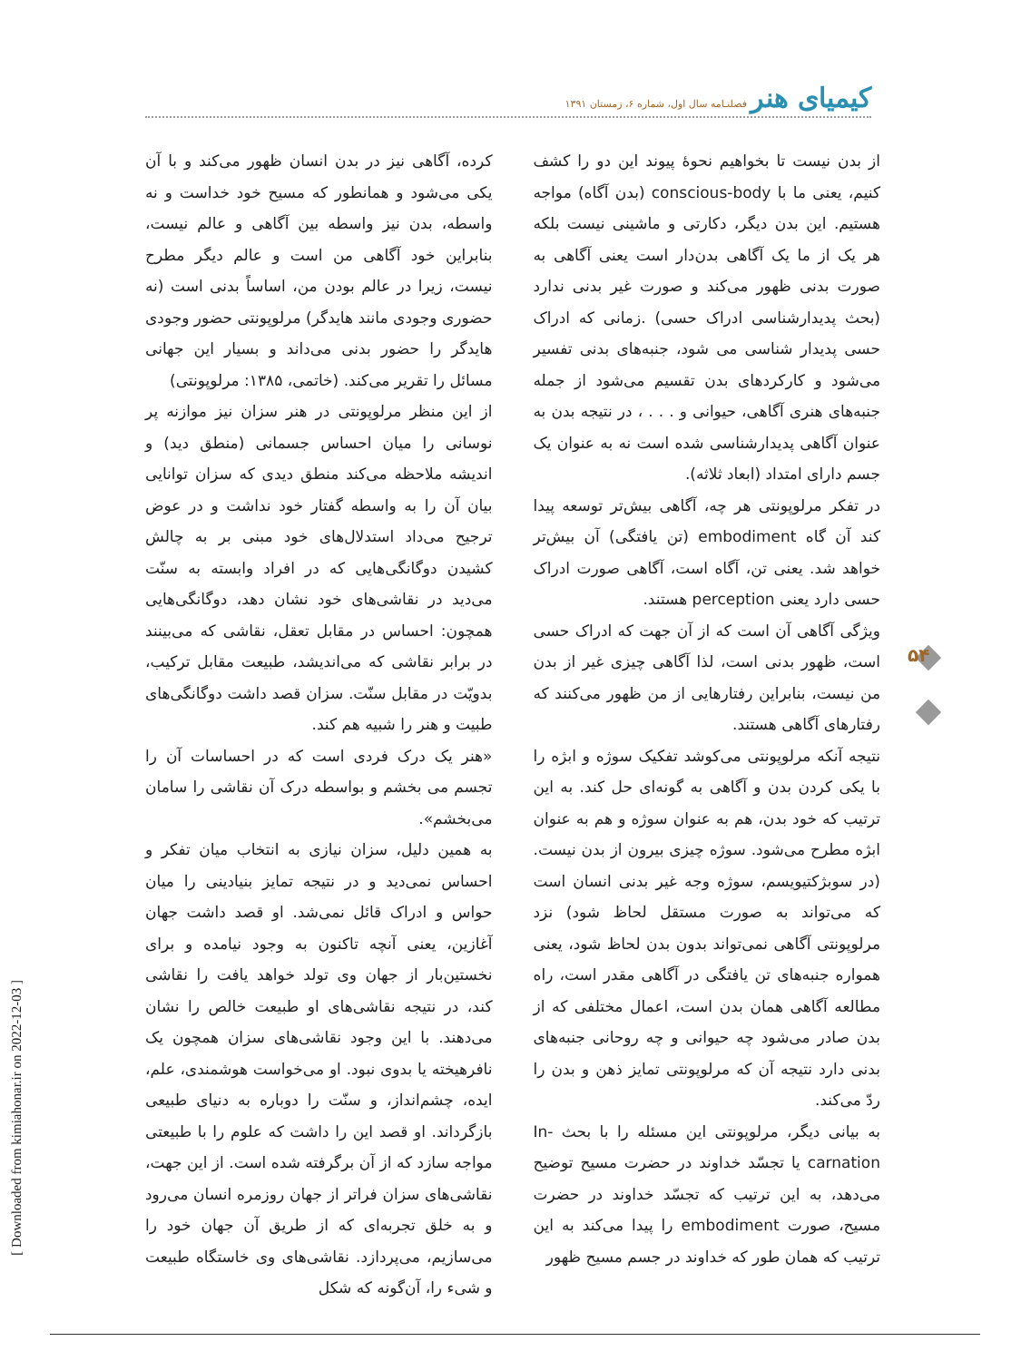کیمیای هنر فصلنـامه سال اول، شماره ۶، زمستان ۱۳۹۱
از بدن نیست تا بخواهیم نحوۀ پیوند این دو را کشف کنیم، یعنی ما با conscious-body (بدن آگاه) مواجه هستیم. این بدن دیگر، دکارتی و ماشینی نیست بلکه هر یک از ما یک آگاهی بدن‌دار است یعنی آگاهی به صورت بدنی ظهور می‌کند و صورت غیر بدنی ندارد (بحث پدیدارشناسی ادراک حسی) .زمانی که ادراک حسی پدیدار شناسی می شود، جنبه‌های بدنی تفسیر می‌شود و کارکردهای بدن تقسیم می‌شود از جمله جنبه‌های هنری آگاهی، حیوانی و . . . ، در نتیجه بدن به عنوان آگاهی پدیدارشناسی شده است نه به عنوان یک جسم دارای امتداد (ابعاد ثلاثه).
در تفکر مرلوپونتی هر چه، آگاهی بیش‌تر توسعه پیدا کند آن گاه embodiment (تن یافتگی) آن بیش‌تر خواهد شد. یعنی تن، آگاه است، آگاهی صورت ادراک حسی دارد یعنی perception هستند.
ویژگی آگاهی آن است که از آن جهت که ادراک حسی است، ظهور بدنی است، لذا آگاهی چیزی غیر از بدن من نیست، بنابراین رفتارهایی از من ظهور می‌کنند که رفتارهای آگاهی هستند.
نتیجه آنکه مرلوپونتی می‌کوشد تفکیک سوژه و ابژه را با یکی کردن بدن و آگاهی به گونه‌ای حل کند. به این ترتیب که خود بدن، هم به عنوان سوژه و هم به عنوان ابژه مطرح می‌شود. سوژه چیزی بیرون از بدن نیست. (در سوبژکتیویسم، سوژه وجه غیر بدنی انسان است که می‌تواند به صورت مستقل لحاظ شود) نزد مرلوپونتی آگاهی نمی‌تواند بدون بدن لحاظ شود، یعنی همواره جنبه‌های تن یافتگی در آگاهی مقدر است، راه مطالعه آگاهی همان بدن است، اعمال مختلفی که از بدن صادر می‌شود چه حیوانی و چه روحانی جنبه‌های بدنی دارد نتیجه آن که مرلوپونتی تمایز ذهن و بدن را ردّ می‌کند.
به بیانی دیگر، مرلوپونتی این مسئله را با بحث In-carnation یا تجسّد خداوند در حضرت مسیح توضیح می‌دهد، به این ترتیب که تجسّد خداوند در حضرت مسیح، صورت embodiment را پیدا می‌کند به این ترتیب که همان طور که خداوند در جسم مسیح ظهور
کرده، آگاهی نیز در بدن انسان ظهور می‌کند و با آن یکی می‌شود و همانطور که مسیح خود خداست و نه واسطه، بدن نیز واسطه بین آگاهی و عالم نیست، بنابراین خود آگاهی من است و عالم دیگر مطرح نیست، زیرا در عالم بودن من، اساساً بدنی است (نه حضوری وجودی مانند هایدگر) مرلوپونتی حضور وجودی هایدگر را حضور بدنی می‌داند و بسیار این جهانی مسائل را تقریر می‌کند. (خاتمی، ۱۳۸۵: مرلوپونتی)
از این منظر مرلوپونتی در هنر سزان نیز موازنه پر نوسانی را میان احساس جسمانی (منطق دید) و اندیشه ملاحظه می‌کند منطق دیدی که سزان توانایی بیان آن را به واسطه گفتار خود نداشت و در عوض ترجیح می‌داد استدلال‌های خود مبنی بر به چالش کشیدن دوگانگی‌هایی که در افراد وابسته به سنّت می‌دید در نقاشی‌های خود نشان دهد، دوگانگی‌هایی همچون: احساس در مقابل تعقل، نقاشی که می‌بینند در برابر نقاشی که می‌اندیشد، طبیعت مقابل ترکیب، بدویّت در مقابل سنّت. سزان قصد داشت دوگانگی‌های طبیت و هنر را شبیه هم کند.
«هنر یک درک فردی است که در احساسات آن را تجسم می بخشم و بواسطه درک آن نقاشی را سامان می‌بخشم».
به همین دلیل، سزان نیازی به انتخاب میان تفکر و احساس نمی‌دید و در نتیجه تمایز بنیادینی را میان حواس و ادراک قائل نمی‌شد. او قصد داشت جهان آغازین، یعنی آنچه تاکنون به وجود نیامده و برای نخستین‌بار از جهان وی تولد خواهد یافت را نقاشی کند، در نتیجه نقاشی‌های او طبیعت خالص را نشان می‌دهند. با این وجود نقاشی‌های سزان همچون یک نافرهیخته یا بدوی نبود. او می‌خواست هوشمندی، علم، ایده، چشم‌انداز، و سنّت را دوباره به دنیای طبیعی بازگرداند. او قصد این را داشت که علوم را با طبیعتی مواجه سازد که از آن برگرفته شده است. از این جهت، نقاشی‌های سزان فراتر از جهان روزمره انسان می‌رود و به خلق تجربه‌ای که از طریق آن جهان خود را می‌سازیم، می‌پردازد. نقاشی‌های وی خاستگاه طبیعت و شیء را، آن‌گونه که شکل
۵۴
[ Downloaded from kimiahonar.ir on 2022-12-03 ]